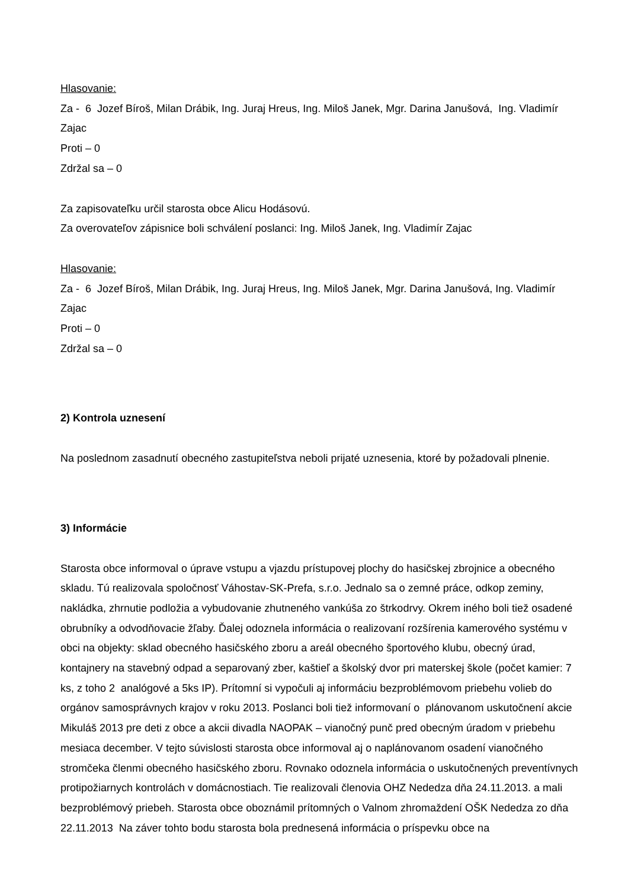Hlasovanie:
Za - 6 Jozef Bíroš, Milan Drábik, Ing. Juraj Hreus, Ing. Miloš Janek, Mgr. Darina Janušová, Ing. Vladimír Zajac
Proti – 0
Zdržal sa – 0
Za zapisovateľku určil starosta obce Alicu Hodásovú.
Za overovateľov zápisnice boli schválení poslanci: Ing. Miloš Janek, Ing. Vladimír Zajac
Hlasovanie:
Za - 6 Jozef Bíroš, Milan Drábik, Ing. Juraj Hreus, Ing. Miloš Janek, Mgr. Darina Janušová, Ing. Vladimír Zajac
Proti – 0
Zdržal sa – 0
2) Kontrola uznesení
Na poslednom zasadnutí obecného zastupiteľstva neboli prijaté uznesenia, ktoré by požadovali plnenie.
3) Informácie
Starosta obce informoval o úprave vstupu a vjazdu prístupovej plochy do hasičskej zbrojnice a obecného skladu. Tú realizovala spoločnosť Váhostav-SK-Prefa, s.r.o. Jednalo sa o zemné práce, odkop zeminy, nakládka, zhrnutie podložia a vybudovanie zhutneného vankúša zo štrkodrvy. Okrem iného boli tiež osadené obrubníky a odvodňovacie žľaby. Ďalej odoznela informácia o realizovaní rozšírenia kamerového systému v obci na objekty: sklad obecného hasičského zboru a areál obecného športového klubu, obecný úrad, kontajnery na stavebný odpad a separovaný zber, kaštieľ a školský dvor pri materskej škole (počet kamier: 7 ks, z toho 2 analógové a 5ks IP). Prítomní si vypočuli aj informáciu bezproblémovom priebehu volieb do orgánov samosprávnych krajov v roku 2013. Poslanci boli tiež informovaní o plánovanom uskutočnení akcie Mikuláš 2013 pre deti z obce a akcii divadla NAOPAK – vianočný punč pred obecným úradom v priebehu mesiaca december. V tejto súvislosti starosta obce informoval aj o naplánovanom osadení vianočného stromčeka členmi obecného hasičského zboru. Rovnako odoznela informácia o uskutočnených preventívnych protipožiarnych kontrolách v domácnostiach. Tie realizovali členovia OHZ Nededza dňa 24.11.2013. a mali bezproblémový priebeh. Starosta obce oboznámil prítomných o Valnom zhromaždení OŠK Nededza zo dňa 22.11.2013 Na záver tohto bodu starosta bola prednesená informácia o príspevku obce na